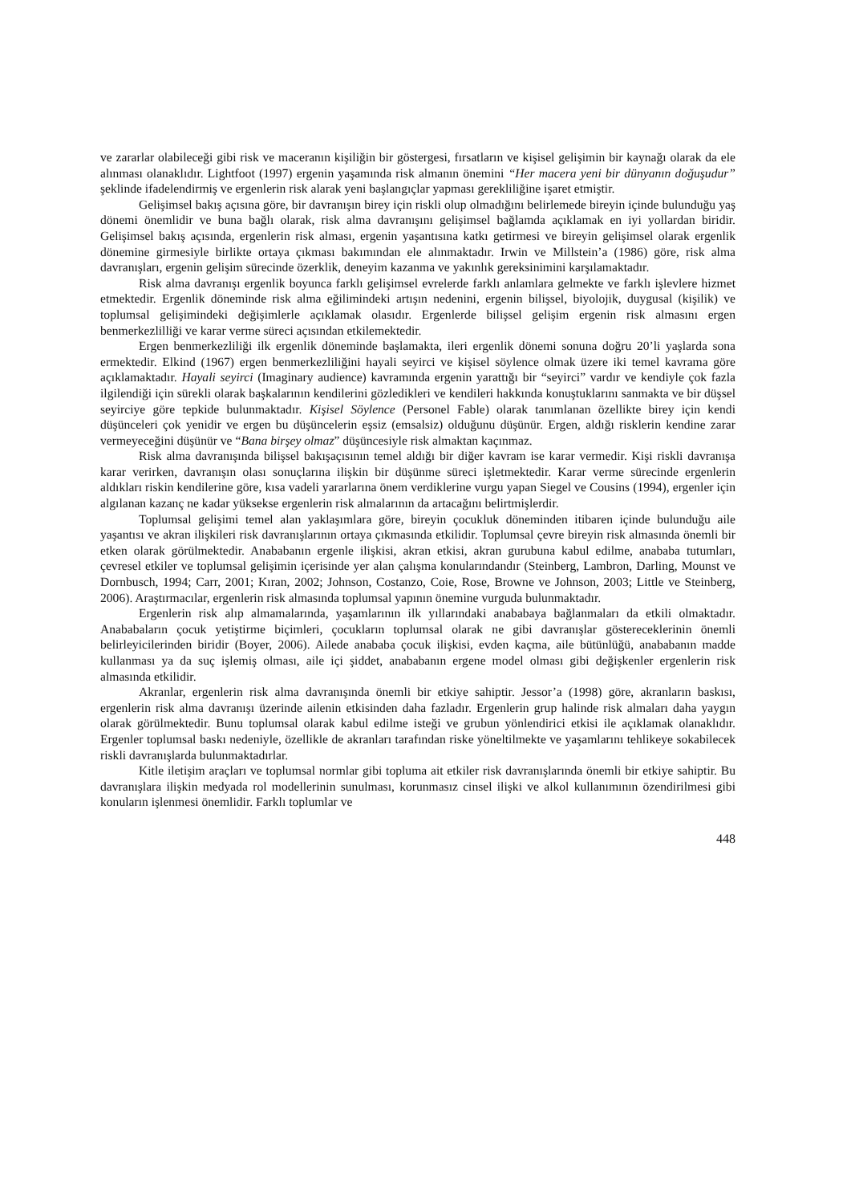ve zararlar olabileceği gibi risk ve maceranın kişiliğin bir göstergesi, fırsatların ve kişisel gelişimin bir kaynağı olarak da ele alınması olanaklıdır. Lightfoot (1997) ergenin yaşamında risk almanın önemini “Her macera yeni bir dünyanın doğuşudur” şeklinde ifadelendirmiş ve ergenlerin risk alarak yeni başlangıçlar yapması gerekliliğine işaret etmiştir.
Gelişimsel bakış açısına göre, bir davranışın birey için riskli olup olmadığını belirlemede bireyin içinde bulunduğu yaş dönemi önemlidir ve buna bağlı olarak, risk alma davranışını gelişimsel bağlamda açıklamak en iyi yollardan biridir. Gelişimsel bakış açısında, ergenlerin risk alması, ergenin yaşantısına katkı getirmesi ve bireyin gelişimsel olarak ergenlik dönemine girmesiyle birlikte ortaya çıkması bakımından ele alınmaktadır. Irwin ve Millstein’a (1986) göre, risk alma davranışları, ergenin gelişim sürecinde özerklik, deneyim kazanma ve yakınlık gereksinimini karşılamaktadır.
Risk alma davranışı ergenlik boyunca farklı gelişimsel evrelerde farklı anlamlara gelmekte ve farklı işlevlere hizmet etmektedir. Ergenlik döneminde risk alma eğilimindeki artışın nedenini, ergenin bilişsel, biyolojik, duygusal (kişilik) ve toplumsal gelişimindeki değişimlerle açıklamak olasıdır. Ergenlerde bilişsel gelişim ergenin risk almasını ergen benmerkezlilliği ve karar verme süreci açısından etkilemektedir.
Ergen benmerkezliliği ilk ergenlik döneminde başlamakta, ileri ergenlik dönemi sonuna doğru 20’li yaşlarda sona ermektedir. Elkind (1967) ergen benmerkezliliğini hayali seyirci ve kişisel söylence olmak üzere iki temel kavrama göre açıklamaktadır. Hayali seyirci (Imaginary audience) kavramında ergenin yarattığı bir “seyirci” vardır ve kendiyle çok fazla ilgilendiği için sürekli olarak başkalarının kendilerini gözledikleri ve kendileri hakkında konuştuklarını sanmakta ve bir düşsel seyirciye göre tepkide bulunmaktadır. Kişisel Söylence (Personel Fable) olarak tanımlanan özellikte birey için kendi düşünceleri çok yenidir ve ergen bu düşüncelerin eşsiz (emsalsiz) olduğunu düşünür. Ergen, aldığı risklerin kendine zarar vermeyeceğini düşünür ve “Bana birşey olmaz” düşüncesiyle risk almaktan kaçınmaz.
Risk alma davranışında bilişsel bakışaçısının temel aldığı bir diğer kavram ise karar vermedir. Kişi riskli davranışa karar verirken, davranışın olası sonuçlarına ilişkin bir düşünme süreci işletmektedir. Karar verme sürecinde ergenlerin aldıkları riskin kendilerine göre, kısa vadeli yararlarına önem verdiklerine vurgu yapan Siegel ve Cousins (1994), ergenler için algılanan kazanç ne kadar yüksekse ergenlerin risk almalarının da artacağını belirtmişlerdir.
Toplumsal gelişimi temel alan yaklaşımlara göre, bireyin çocukluk döneminden itibaren içinde bulunduğu aile yaşantısı ve akran ilişkileri risk davranışlarının ortaya çıkmasında etkilidir. Toplumsal çevre bireyin risk almasında önemli bir etken olarak görülmektedir. Anababanın ergenle ilişkisi, akran etkisi, akran gurubuna kabul edilme, anababa tutumları, çevresel etkiler ve toplumsal gelişimin içerisinde yer alan çalışma konularındandır (Steinberg, Lambron, Darling, Mounst ve Dornbusch, 1994; Carr, 2001; Kıran, 2002; Johnson, Costanzo, Coie, Rose, Browne ve Johnson, 2003; Little ve Steinberg, 2006). Araştırmacılar, ergenlerin risk almasında toplumsal yapının önemine vurguda bulunmaktadır.
Ergenlerin risk alıp almamalarında, yaşamlarının ilk yıllarındaki anababaya bağlanmaları da etkili olmaktadır. Anababaların çocuk yetiştirme biçimleri, çocukların toplumsal olarak ne gibi davranışlar göstereceklerinin önemli belirleyicilerinden biridir (Boyer, 2006). Ailede anababa çocuk ilişkisi, evden kaçma, aile bütünlüğü, anababanın madde kullanması ya da suç işlemiş olması, aile içi şiddet, anababanın ergene model olması gibi değişkenler ergenlerin risk almasında etkilidir.
Akranlar, ergenlerin risk alma davranışında önemli bir etkiye sahiptir. Jessor’a (1998) göre, akranların baskısı, ergenlerin risk alma davranışı üzerinde ailenin etkisinden daha fazladır. Ergenlerin grup halinde risk almaları daha yaygın olarak görülmektedir. Bunu toplumsal olarak kabul edilme isteği ve grubun yönlendirici etkisi ile açıklamak olanaklıdır. Ergenler toplumsal baskı nedeniyle, özellikle de akranları tarafından riske yöneltilmekte ve yaşamlarını tehlikeye sokabilecek riskli davranışlarda bulunmaktadırlar.
Kitle iletişim araçları ve toplumsal normlar gibi topluma ait etkiler risk davranışlarında önemli bir etkiye sahiptir. Bu davranışlara ilişkin medyada rol modellerinin sunulması, korunmasız cinsel ilişki ve alkol kullanımının özendirilmesi gibi konuların işlenmesi önemlidir. Farklı toplumlar ve
448